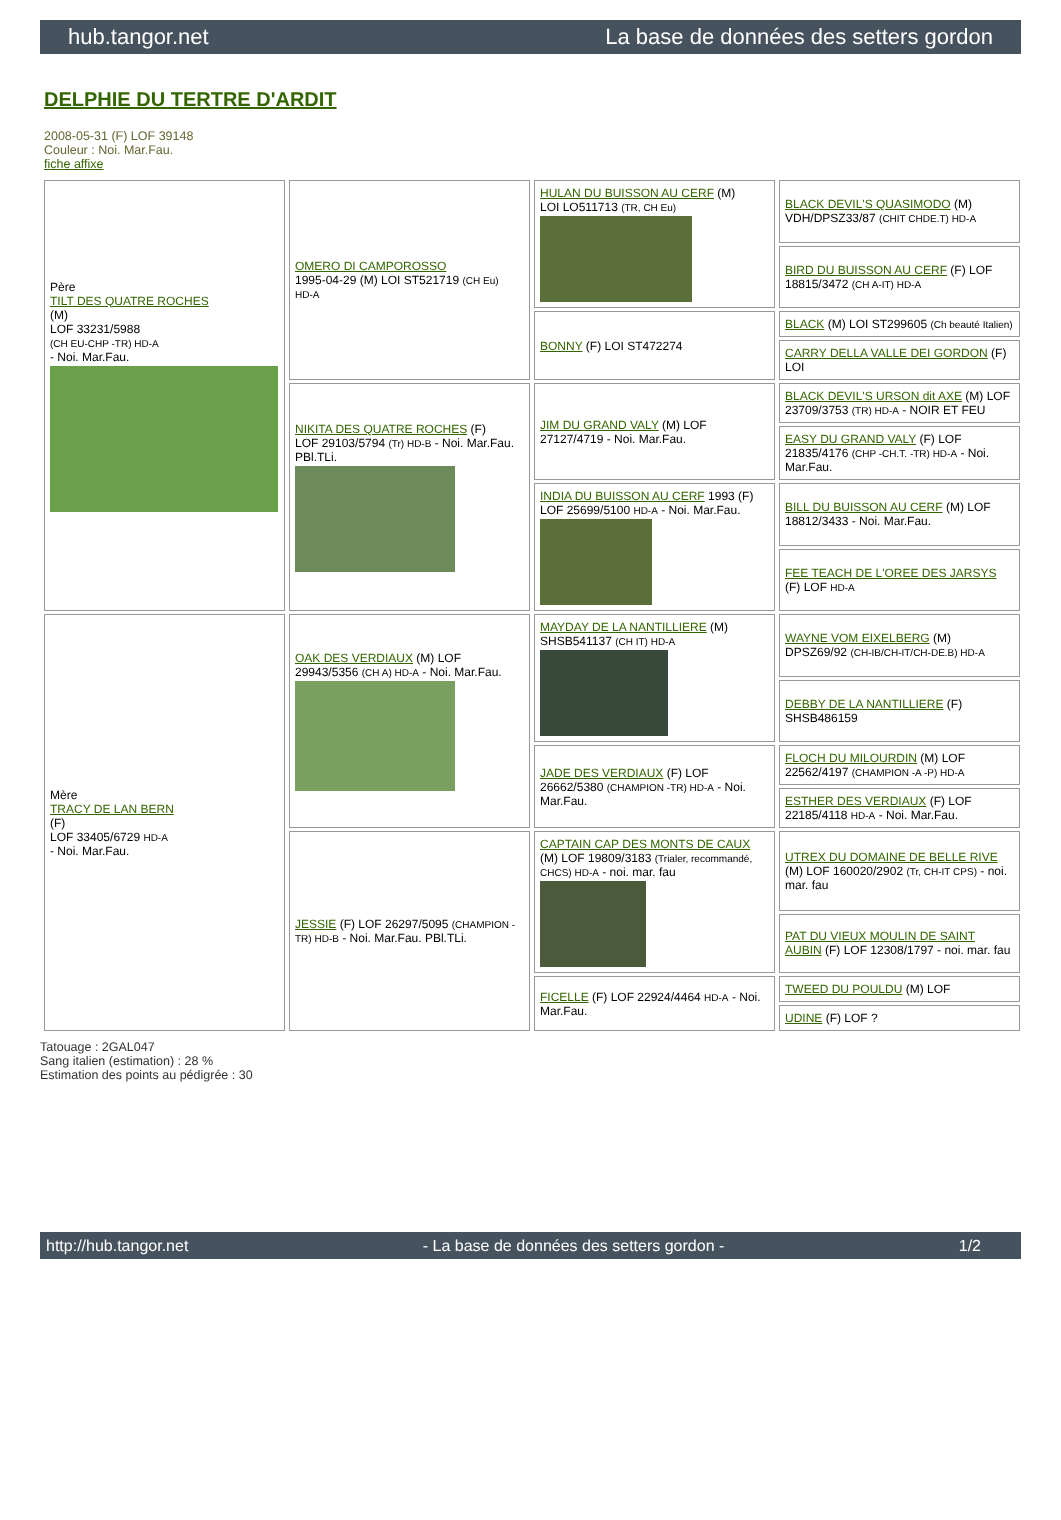hub.tangor.net La base de données des setters gordon
DELPHIE DU TERTRE D'ARDIT
2008-05-31 (F) LOF 39148
Couleur : Noi. Mar.Fau.
fiche affixe
| Père TILT DES QUATRE ROCHES (M) LOF 33231/5988 (CH EU-CHP -TR) HD-A - Noi. Mar.Fau. | OMERO DI CAMPOROSSO 1995-04-29 (M) LOI ST521719 (CH Eu) HD-A | HULAN DU BUISSON AU CERF (M) LOI LO511713 (TR, CH Eu) | BLACK DEVIL'S QUASIMODO (M) VDH/DPSZ33/87 (CHIT CHDE.T) HD-A |
| | | | BIRD DU BUISSON AU CERF (F) LOF 18815/3472 (CH A-IT) HD-A |
| | | BONNY (F) LOI ST472274 | BLACK (M) LOI ST299605 (Ch beauté Italien) |
| | | | CARRY DELLA VALLE DEI GORDON (F) LOI |
| | NIKITA DES QUATRE ROCHES (F) LOF 29103/5794 (Tr) HD-B - Noi. Mar.Fau. PBl.TLi. | JIM DU GRAND VALY (M) LOF 27127/4719 - Noi. Mar.Fau. | BLACK DEVIL'S URSON dit AXE (M) LOF 23709/3753 (TR) HD-A - NOIR ET FEU |
| | | | EASY DU GRAND VALY (F) LOF 21835/4176 (CHP -CH.T. -TR) HD-A - Noi. Mar.Fau. |
| | | INDIA DU BUISSON AU CERF 1993 (F) LOF 25699/5100 HD-A - Noi. Mar.Fau. | BILL DU BUISSON AU CERF (M) LOF 18812/3433 - Noi. Mar.Fau. |
| | | | FEE TEACH DE L'OREE DES JARSYS (F) LOF HD-A |
| Mère TRACY DE LAN BERN (F) LOF 33405/6729 HD-A - Noi. Mar.Fau. | OAK DES VERDIAUX (M) LOF 29943/5356 (CH A) HD-A - Noi. Mar.Fau. | MAYDAY DE LA NANTILLIERE (M) SHSB541137 (CH IT) HD-A | WAYNE VOM EIXELBERG (M) DPSZ69/92 (CH-IB/CH-IT/CH-DE.B) HD-A |
| | | | DEBBY DE LA NANTILLIERE (F) SHSB486159 |
| | | JADE DES VERDIAUX (F) LOF 26662/5380 (CHAMPION -TR) HD-A - Noi. Mar.Fau. | FLOCH DU MILOURDIN (M) LOF 22562/4197 (CHAMPION -A -P) HD-A |
| | | | ESTHER DES VERDIAUX (F) LOF 22185/4118 HD-A - Noi. Mar.Fau. |
| | JESSIE (F) LOF 26297/5095 (CHAMPION -TR) HD-B - Noi. Mar.Fau. PBl.TLi. | CAPTAIN CAP DES MONTS DE CAUX (M) LOF 19809/3183 (Trialer, recommandé, CHCS) HD-A - noi. mar. fau | UTREX DU DOMAINE DE BELLE RIVE (M) LOF 160020/2902 (Tr, CH-IT CPS) - noi. mar. fau |
| | | | PAT DU VIEUX MOULIN DE SAINT AUBIN (F) LOF 12308/1797 - noi. mar. fau |
| | | FICELLE (F) LOF 22924/4464 HD-A - Noi. Mar.Fau. | TWEED DU POULDU (M) LOF |
| | | | UDINE (F) LOF ? |
Tatouage : 2GAL047
Sang italien (estimation) : 28 %
Estimation des points au pédigrée : 30
http://hub.tangor.net - La base de données des setters gordon - 1/2